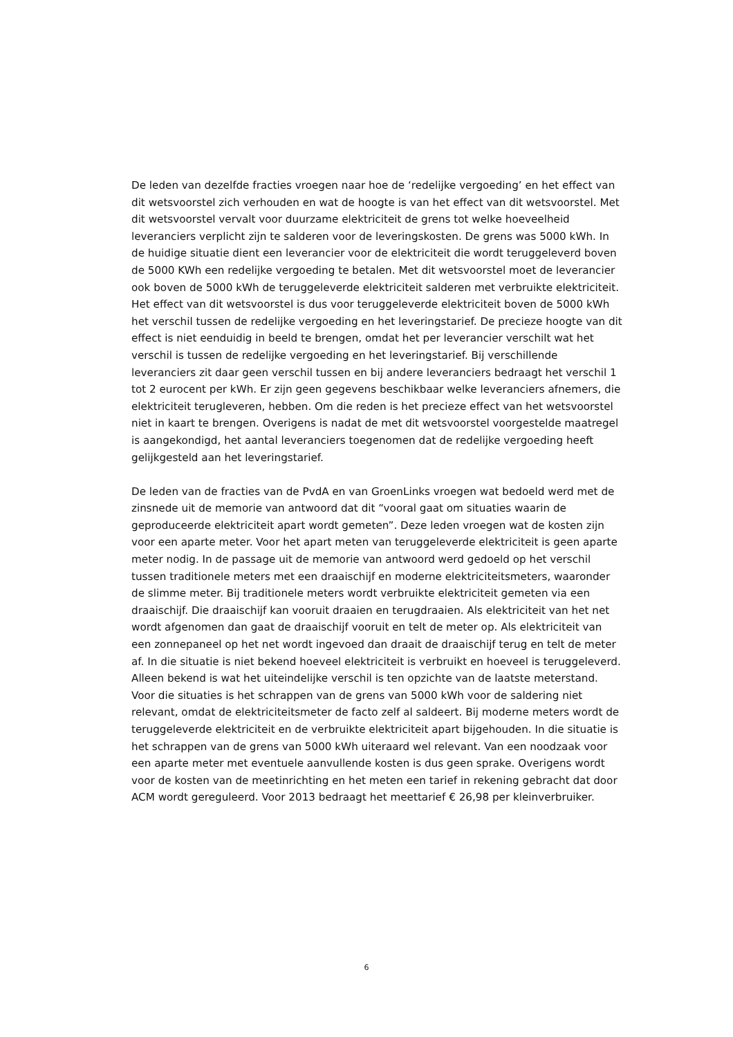De leden van dezelfde fracties vroegen naar hoe de ‘redelijke vergoeding’ en het effect van dit wetsvoorstel zich verhouden en wat de hoogte is van het effect van dit wetsvoorstel. Met dit wetsvoorstel vervalt voor duurzame elektriciteit de grens tot welke hoeveelheid leveranciers verplicht zijn te salderen voor de leveringskosten. De grens was 5000 kWh. In de huidige situatie dient een leverancier voor de elektriciteit die wordt teruggeleverd boven de 5000 KWh een redelijke vergoeding te betalen. Met dit wetsvoorstel moet de leverancier ook boven de 5000 kWh de teruggeleverde elektriciteit salderen met verbruikte elektriciteit. Het effect van dit wetsvoorstel is dus voor teruggeleverde elektriciteit boven de 5000 kWh het verschil tussen de redelijke vergoeding en het leveringstarief. De precieze hoogte van dit effect is niet eenduidig in beeld te brengen, omdat het per leverancier verschilt wat het verschil is tussen de redelijke vergoeding en het leveringstarief. Bij verschillende leveranciers zit daar geen verschil tussen en bij andere leveranciers bedraagt het verschil 1 tot 2 eurocent per kWh. Er zijn geen gegevens beschikbaar welke leveranciers afnemers, die elektriciteit terugleveren, hebben. Om die reden is het precieze effect van het wetsvoorstel niet in kaart te brengen. Overigens is nadat de met dit wetsvoorstel voorgestelde maatregel is aangekondigd, het aantal leveranciers toegenomen dat de redelijke vergoeding heeft gelijkgesteld aan het leveringstarief.
De leden van de fracties van de PvdA en van GroenLinks vroegen wat bedoeld werd met de zinsnede uit de memorie van antwoord dat dit “vooral gaat om situaties waarin de geproduceerde elektriciteit apart wordt gemeten”. Deze leden vroegen wat de kosten zijn voor een aparte meter. Voor het apart meten van teruggeleverde elektriciteit is geen aparte meter nodig. In de passage uit de memorie van antwoord werd gedoeld op het verschil tussen traditionele meters met een draaischijf en moderne elektriciteitsmeters, waaronder de slimme meter. Bij traditionele meters wordt verbruikte elektriciteit gemeten via een draaischijf. Die draaischijf kan vooruit draaien en terugdraaien. Als elektriciteit van het net wordt afgenomen dan gaat de draaischijf vooruit en telt de meter op. Als elektriciteit van een zonnepaneel op het net wordt ingevoed dan draait de draaischijf terug en telt de meter af. In die situatie is niet bekend hoeveel elektriciteit is verbruikt en hoeveel is teruggeleverd. Alleen bekend is wat het uiteindelijke verschil is ten opzichte van de laatste meterstand. Voor die situaties is het schrappen van de grens van 5000 kWh voor de saldering niet relevant, omdat de elektriciteitsmeter de facto zelf al saldeert. Bij moderne meters wordt de teruggeleverde elektriciteit en de verbruikte elektriciteit apart bijgehouden. In die situatie is het schrappen van de grens van 5000 kWh uiteraard wel relevant. Van een noodzaak voor een aparte meter met eventuele aanvullende kosten is dus geen sprake. Overigens wordt voor de kosten van de meetinrichting en het meten een tarief in rekening gebracht dat door ACM wordt gereguleerd. Voor 2013 bedraagt het meettarief € 26,98 per kleinverbruiker.
6